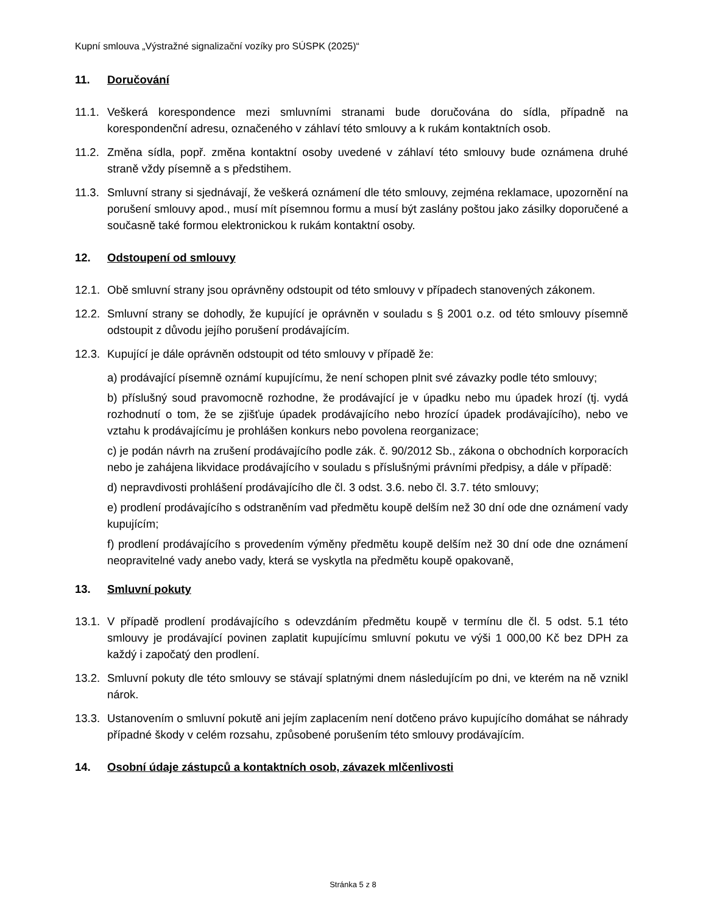Kupní smlouva „Výstražné signalizační vozíky pro SÚSPK (2025)“
11. Doručování
11.1. Veškerá korespondence mezi smluvními stranami bude doručována do sídla, případně na korespondenční adresu, označeného v záhlaví této smlouvy a k rukám kontaktních osob.
11.2. Změna sídla, popř. změna kontaktní osoby uvedené v záhlaví této smlouvy bude oznámena druhé straně vždy písemně a s předstihem.
11.3. Smluvní strany si sjednávají, že veškerá oznámení dle této smlouvy, zejména reklamace, upozornění na porušení smlouvy apod., musí mít písemnou formu a musí být zaslány poštou jako zásilky doporučené a současně také formou elektronickou k rukám kontaktní osoby.
12. Odstoupení od smlouvy
12.1. Obě smluvní strany jsou oprávněny odstoupit od této smlouvy v případech stanovených zákonem.
12.2. Smluvní strany se dohodly, že kupující je oprávněn v souladu s § 2001 o.z. od této smlouvy písemně odstoupit z důvodu jejího porušení prodávajícím.
12.3. Kupující je dále oprávněn odstoupit od této smlouvy v případě že:
a) prodávající písemně oznámí kupujícímu, že není schopen plnit své závazky podle této smlouvy;
b) příslušný soud pravomocně rozhodne, že prodávající je v úpadku nebo mu úpadek hrozí (tj. vydá rozhodnutí o tom, že se zjišťuje úpadek prodávajícího nebo hrozící úpadek prodávajícího), nebo ve vztahu k prodávajícímu je prohlášen konkurs nebo povolena reorganizace;
c) je podán návrh na zrušení prodávajícího podle zák. č. 90/2012 Sb., zákona o obchodních korporacích nebo je zahájena likvidace prodávajícího v souladu s příslušnými právními předpisy, a dále v případě:
d) nepravdivosti prohlášení prodávajícího dle čl. 3 odst. 3.6. nebo čl. 3.7. této smlouvy;
e) prodlení prodávajícího s odstraněním vad předmětu koupě delším než 30 dní ode dne oznámení vady kupujícím;
f) prodlení prodávajícího s provedením výměny předmětu koupě delším než 30 dní ode dne oznámení neopravitelné vady anebo vady, která se vyskytla na předmětu koupě opakovaně,
13. Smluvní pokuty
13.1. V případě prodlení prodávajícího s odevzdáním předmětu koupě v termínu dle čl. 5 odst. 5.1 této smlouvy je prodávající povinen zaplatit kupujícímu smluvní pokutu ve výši 1 000,00 Kč bez DPH za každý i započatý den prodlení.
13.2. Smluvní pokuty dle této smlouvy se stávají splatnými dnem následujícím po dni, ve kterém na ně vznikl nárok.
13.3. Ustanovením o smluvní pokutě ani jejím zaplacením není dotčeno právo kupujícího domáhat se náhrady případné škody v celém rozsahu, způsobené porušením této smlouvy prodávajícím.
14. Osobní údaje zástupců a kontaktních osob, závazek mlčenlivosti
Stránka 5 z 8